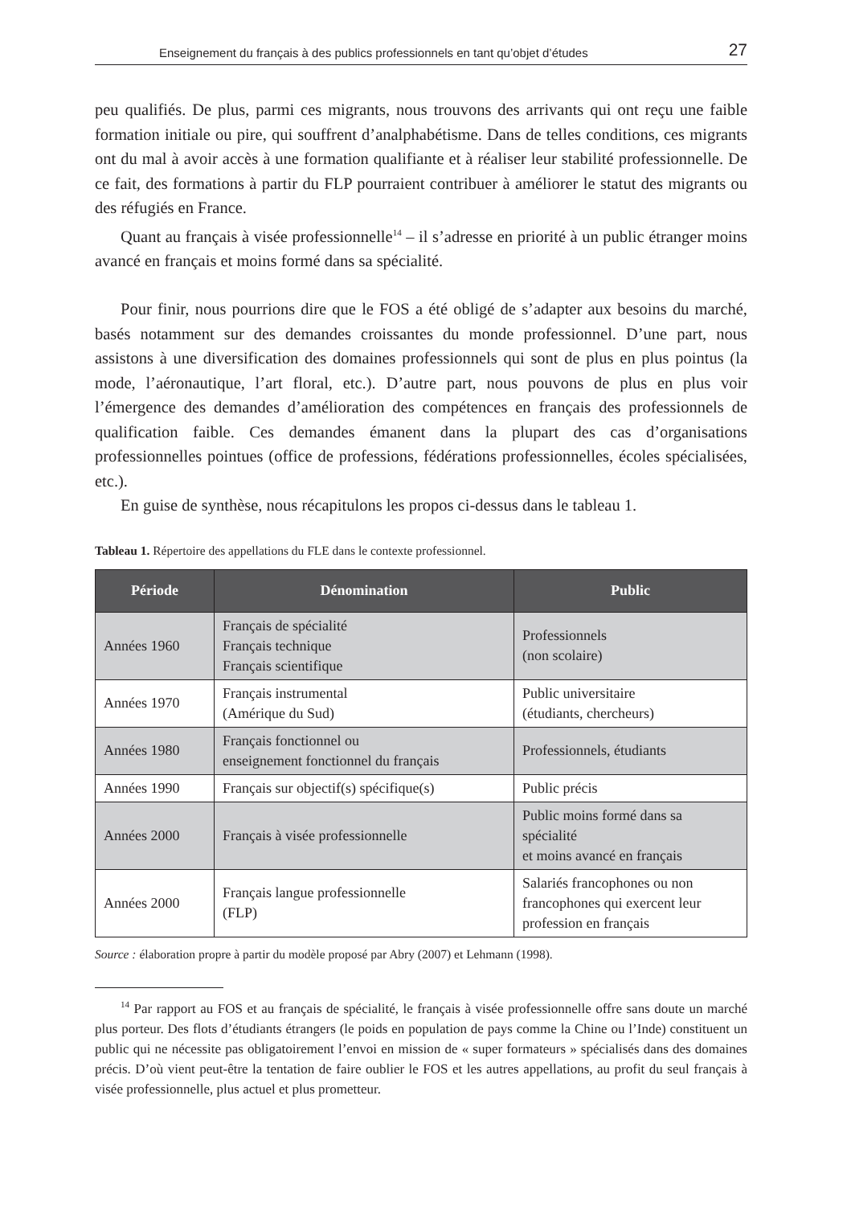Enseignement du français à des publics professionnels en tant qu’objet d’études 27
peu qualifiés. De plus, parmi ces migrants, nous trouvons des arrivants qui ont reçu une faible formation initiale ou pire, qui souffrent d’analphabétisme. Dans de telles conditions, ces migrants ont du mal à avoir accès à une formation qualifiante et à réaliser leur stabilité professionnelle. De ce fait, des formations à partir du FLP pourraient contribuer à améliorer le statut des migrants ou des réfugiés en France.
Quant au français à visée professionnelle<sup>14</sup> – il s’adresse en priorité à un public étranger moins avancé en français et moins formé dans sa spécialité.
Pour finir, nous pourrions dire que le FOS a été obligé de s’adapter aux besoins du marché, basés notamment sur des demandes croissantes du monde professionnel. D’une part, nous assistons à une diversification des domaines professionnels qui sont de plus en plus pointus (la mode, l’aéronautique, l’art floral, etc.). D’autre part, nous pouvons de plus en plus voir l’émergence des demandes d’amélioration des compétences en français des professionnels de qualification faible. Ces demandes émanent dans la plupart des cas d’organisations professionnelles pointues (office de professions, fédérations professionnelles, écoles spécialisées, etc.).
En guise de synthèse, nous récapitulons les propos ci-dessus dans le tableau 1.
Tableau 1. Répertoire des appellations du FLE dans le contexte professionnel.
| Période | Dénomination | Public |
| --- | --- | --- |
| Années 1960 | Français de spécialité Français technique Français scientifique | Professionnels (non scolaire) |
| Années 1970 | Français instrumental (Amérique du Sud) | Public universitaire (étudiants, chercheurs) |
| Années 1980 | Français fonctionnel ou enseignement fonctionnel du français | Professionnels, étudiants |
| Années 1990 | Français sur objectif(s) spécifique(s) | Public précis |
| Années 2000 | Français à visée professionnelle | Public moins formé dans sa spécialité et moins avancé en français |
| Années 2000 | Français langue professionnelle (FLP) | Salariés francophones ou non francophones qui exercent leur profession en français |
Source : élaboration propre à partir du modèle proposé par Abry (2007) et Lehmann (1998).
<sup>14</sup> Par rapport au FOS et au français de spécialité, le français à visée professionnelle offre sans doute un marché plus porteur. Des flots d’étudiants étrangers (le poids en population de pays comme la Chine ou l’Inde) constituent un public qui ne nécessite pas obligatoirement l’envoi en mission de « super formateurs » spécialisés dans des domaines précis. D’où vient peut-être la tentation de faire oublier le FOS et les autres appellations, au profit du seul français à visée professionnelle, plus actuel et plus prometteur.